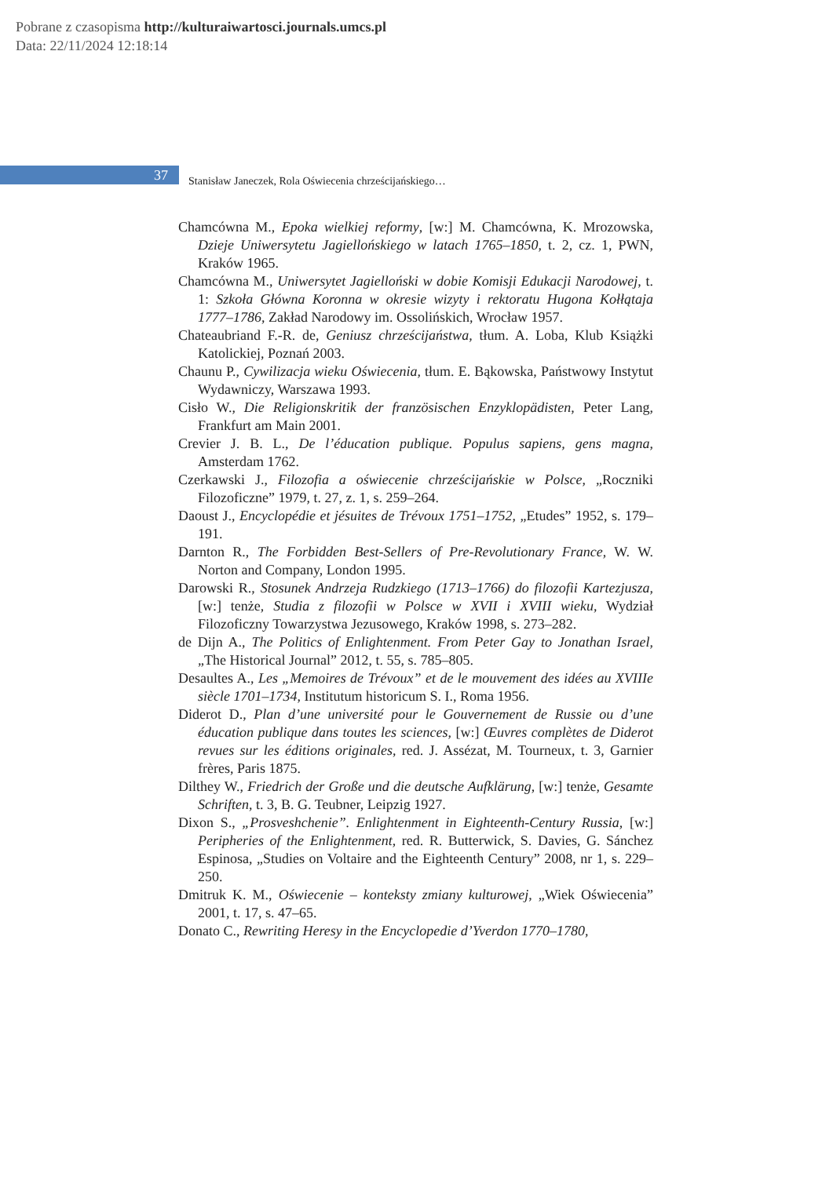Pobrane z czasopisma http://kulturaiwartosci.journals.umcs.pl
Data: 22/11/2024 12:18:14
37
Stanisław Janeczek, Rola Oświecenia chrześcijańskiego…
Chamcówna M., Epoka wielkiej reformy, [w:] M. Chamcówna, K. Mrozowska, Dzieje Uniwersytetu Jagiellońskiego w latach 1765–1850, t. 2, cz. 1, PWN, Kraków 1965.
Chamcówna M., Uniwersytet Jagielloński w dobie Komisji Edukacji Narodowej, t. 1: Szkoła Główna Koronna w okresie wizyty i rektoratu Hugona Kołłątaja 1777–1786, Zakład Narodowy im. Ossolińskich, Wrocław 1957.
Chateaubriand F.-R. de, Geniusz chrześcijaństwa, tłum. A. Loba, Klub Książki Katolickiej, Poznań 2003.
Chaunu P., Cywilizacja wieku Oświecenia, tłum. E. Bąkowska, Państwowy Instytut Wydawniczy, Warszawa 1993.
Cisło W., Die Religionskritik der französischen Enzyklopädisten, Peter Lang, Frankfurt am Main 2001.
Crevier J. B. L., De l’éducation publique. Populus sapiens, gens magna, Amsterdam 1762.
Czerkawski J., Filozofia a oświecenie chrześcijańskie w Polsce, „Roczniki Filozoficzne” 1979, t. 27, z. 1, s. 259–264.
Daoust J., Encyclopédie et jésuites de Trévoux 1751–1752, „Etudes” 1952, s. 179–191.
Darnton R., The Forbidden Best-Sellers of Pre-Revolutionary France, W. W. Norton and Company, London 1995.
Darowski R., Stosunek Andrzeja Rudzkiego (1713–1766) do filozofii Kartezjusza, [w:] tenże, Studia z filozofii w Polsce w XVII i XVIII wieku, Wydział Filozoficzny Towarzystwa Jezusowego, Kraków 1998, s. 273–282.
de Dijn A., The Politics of Enlightenment. From Peter Gay to Jonathan Israel, „The Historical Journal” 2012, t. 55, s. 785–805.
Desaultes A., Les „Memoires de Trévoux” et de le mouvement des idées au XVIIIe siècle 1701–1734, Institutum historicum S. I., Roma 1956.
Diderot D., Plan d’une université pour le Gouvernement de Russie ou d’une éducation publique dans toutes les sciences, [w:] Œuvres complètes de Diderot revues sur les éditions originales, red. J. Assézat, M. Tourneux, t. 3, Garnier frères, Paris 1875.
Dilthey W., Friedrich der Große und die deutsche Aufklärung, [w:] tenże, Gesamte Schriften, t. 3, B. G. Teubner, Leipzig 1927.
Dixon S., „Prosveshchenie”. Enlightenment in Eighteenth-Century Russia, [w:] Peripheries of the Enlightenment, red. R. Butterwick, S. Davies, G. Sánchez Espinosa, „Studies on Voltaire and the Eighteenth Century” 2008, nr 1, s. 229–250.
Dmitruk K. M., Oświecenie – konteksty zmiany kulturowej, „Wiek Oświecenia” 2001, t. 17, s. 47–65.
Donato C., Rewriting Heresy in the Encyclopedie d’Yverdon 1770–1780,